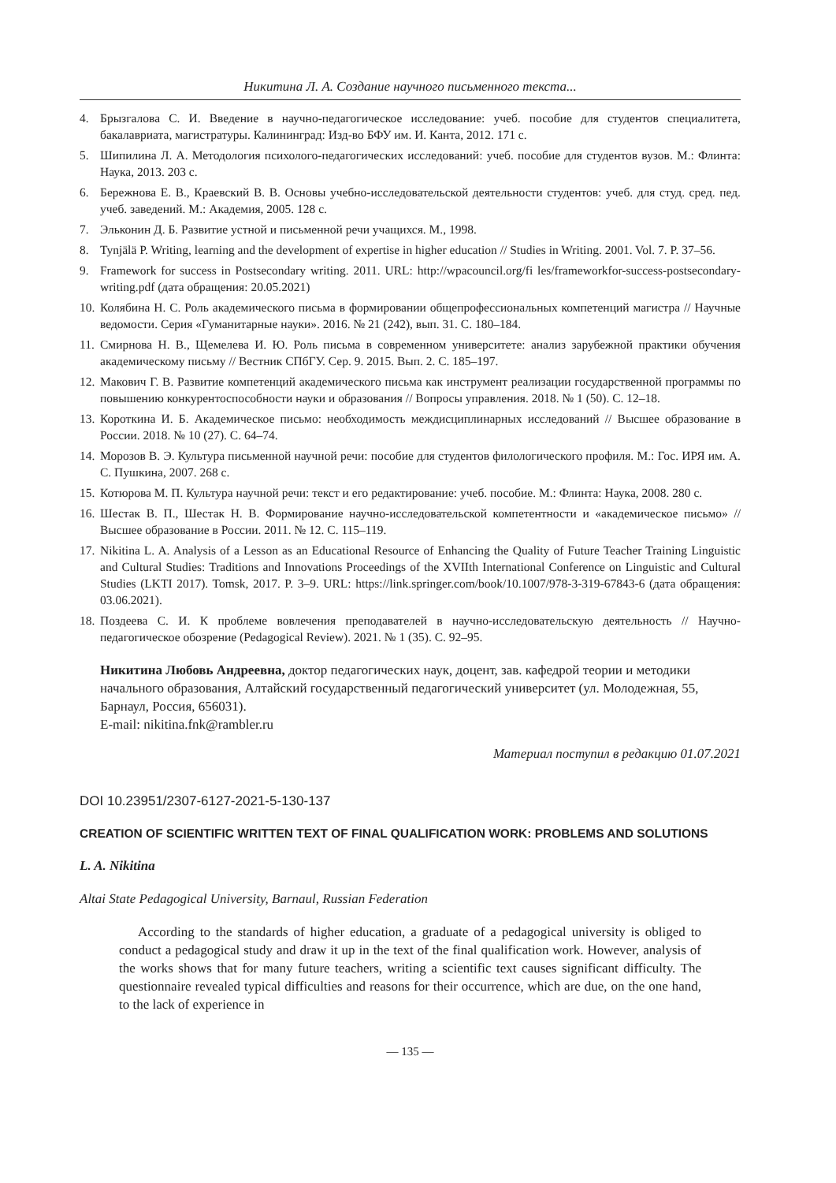Никитина Л. А. Создание научного письменного текста...
4. Брызгалова С. И. Введение в научно-педагогическое исследование: учеб. пособие для студентов специалитета, бакалавриата, магистратуры. Калининград: Изд-во БФУ им. И. Канта, 2012. 171 с.
5. Шипилина Л. А. Методология психолого-педагогических исследований: учеб. пособие для студентов вузов. М.: Флинта: Наука, 2013. 203 с.
6. Бережнова Е. В., Краевский В. В. Основы учебно-исследовательской деятельности студентов: учеб. для студ. сред. пед. учеб. заведений. М.: Академия, 2005. 128 с.
7. Эльконин Д. Б. Развитие устной и письменной речи учащихся. М., 1998.
8. Tynjälä P. Writing, learning and the development of expertise in higher education // Studies in Writing. 2001. Vol. 7. P. 37–56.
9. Framework for success in Postsecondary writing. 2011. URL: http://wpacouncil.org/fi les/frameworkfor-success-postsecondary-writing.pdf (дата обращения: 20.05.2021)
10. Колябина Н. С. Роль академического письма в формировании общепрофессиональных компетенций магистра // Научные ведомости. Серия «Гуманитарные науки». 2016. № 21 (242), вып. 31. С. 180–184.
11. Смирнова Н. В., Щемелева И. Ю. Роль письма в современном университете: анализ зарубежной практики обучения академическому письму // Вестник СПбГУ. Сер. 9. 2015. Вып. 2. С. 185–197.
12. Макович Г. В. Развитие компетенций академического письма как инструмент реализации государственной программы по повышению конкурентоспособности науки и образования // Вопросы управления. 2018. № 1 (50). С. 12–18.
13. Короткина И. Б. Академическое письмо: необходимость междисциплинарных исследований // Высшее образование в России. 2018. № 10 (27). С. 64–74.
14. Морозов В. Э. Культура письменной научной речи: пособие для студентов филологического профиля. М.: Гос. ИРЯ им. А. С. Пушкина, 2007. 268 с.
15. Котюрова М. П. Культура научной речи: текст и его редактирование: учеб. пособие. М.: Флинта: Наука, 2008. 280 с.
16. Шестак В. П., Шестак Н. В. Формирование научно-исследовательской компетентности и «академическое письмо» // Высшее образование в России. 2011. № 12. С. 115–119.
17. Nikitina L. A. Analysis of a Lesson as an Educational Resource of Enhancing the Quality of Future Teacher Training Linguistic and Cultural Studies: Traditions and Innovations Proceedings of the XVIIth International Conference on Linguistic and Cultural Studies (LKTI 2017). Tomsk, 2017. P. 3–9. URL: https://link.springer.com/book/10.1007/978-3-319-67843-6 (дата обращения: 03.06.2021).
18. Поздеева С. И. К проблеме вовлечения преподавателей в научно-исследовательскую деятельность // Научно-педагогическое обозрение (Pedagogical Review). 2021. № 1 (35). С. 92–95.
Никитина Любовь Андреевна, доктор педагогических наук, доцент, зав. кафедрой теории и методики начального образования, Алтайский государственный педагогический университет (ул. Молодежная, 55, Барнаул, Россия, 656031).
E-mail: nikitina.fnk@rambler.ru
Материал поступил в редакцию 01.07.2021
DOI 10.23951/2307-6127-2021-5-130-137
CREATION OF SCIENTIFIC WRITTEN TEXT OF FINAL QUALIFICATION WORK: PROBLEMS AND SOLUTIONS
L. A. Nikitina
Altai State Pedagogical University, Barnaul, Russian Federation
According to the standards of higher education, a graduate of a pedagogical university is obliged to conduct a pedagogical study and draw it up in the text of the final qualification work. However, analysis of the works shows that for many future teachers, writing a scientific text causes significant difficulty. The questionnaire revealed typical difficulties and reasons for their occurrence, which are due, on the one hand, to the lack of experience in
— 135 —